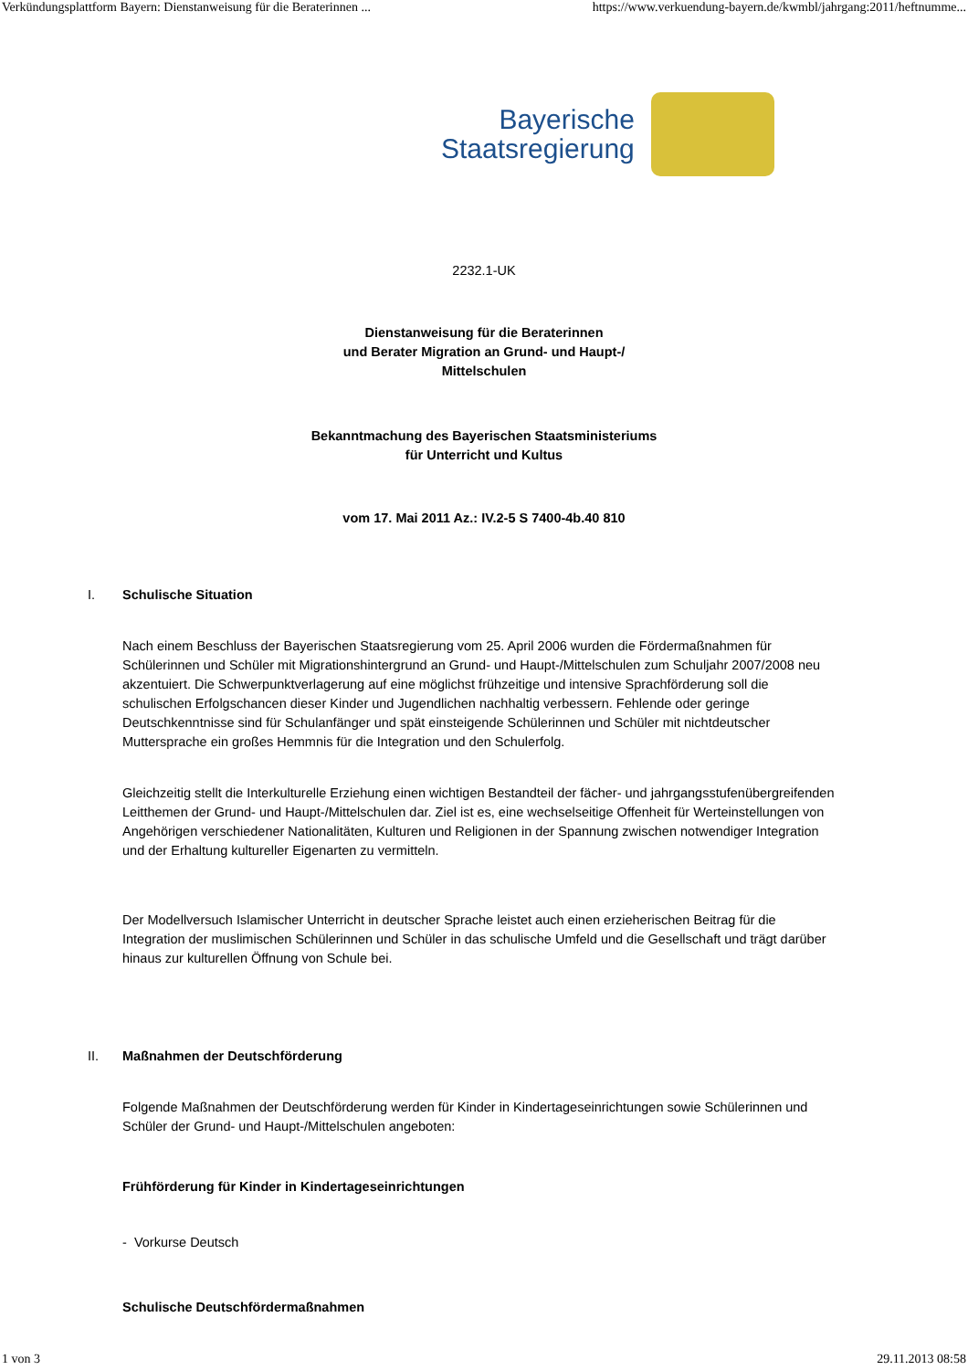Verkündungsplattform Bayern: Dienstanweisung für die Beraterinnen ... https://www.verkuendung-bayern.de/kwmbl/jahrgang:2011/heftnumme...
Bayerische
Staatsregierung
2232.1-UK
Dienstanweisung für die Beraterinnen
und Berater Migration an Grund- und Haupt-/
Mittelschulen
Bekanntmachung des Bayerischen Staatsministeriums
für Unterricht und Kultus
vom 17. Mai 2011 Az.: IV.2-5 S 7400-4b.40 810
I. Schulische Situation
Nach einem Beschluss der Bayerischen Staatsregierung vom 25. April 2006 wurden die Fördermaßnahmen für Schülerinnen und Schüler mit Migrationshintergrund an Grund- und Haupt-/Mittelschulen zum Schuljahr 2007/2008 neu akzentuiert. Die Schwerpunktverlagerung auf eine möglichst frühzeitige und intensive Sprachförderung soll die schulischen Erfolgschancen dieser Kinder und Jugendlichen nachhaltig verbessern. Fehlende oder geringe Deutschkenntnisse sind für Schulanfänger und spät einsteigende Schülerinnen und Schüler mit nichtdeutscher Muttersprache ein großes Hemmnis für die Integration und den Schulerfolg.
Gleichzeitig stellt die Interkulturelle Erziehung einen wichtigen Bestandteil der fächer- und jahrgangsstufenübergreifenden Leitthemen der Grund- und Haupt-/Mittelschulen dar. Ziel ist es, eine wechselseitige Offenheit für Werteinstellungen von Angehörigen verschiedener Nationalitäten, Kulturen und Religionen in der Spannung zwischen notwendiger Integration und der Erhaltung kultureller Eigenarten zu vermitteln.
Der Modellversuch Islamischer Unterricht in deutscher Sprache leistet auch einen erzieherischen Beitrag für die Integration der muslimischen Schülerinnen und Schüler in das schulische Umfeld und die Gesellschaft und trägt darüber hinaus zur kulturellen Öffnung von Schule bei.
II. Maßnahmen der Deutschförderung
Folgende Maßnahmen der Deutschförderung werden für Kinder in Kindertageseinrichtungen sowie Schülerinnen und Schüler der Grund- und Haupt-/Mittelschulen angeboten:
Frühförderung für Kinder in Kindertageseinrichtungen
- Vorkurse Deutsch
Schulische Deutschfördermaßnahmen
1 von 3 29.11.2013 08:58